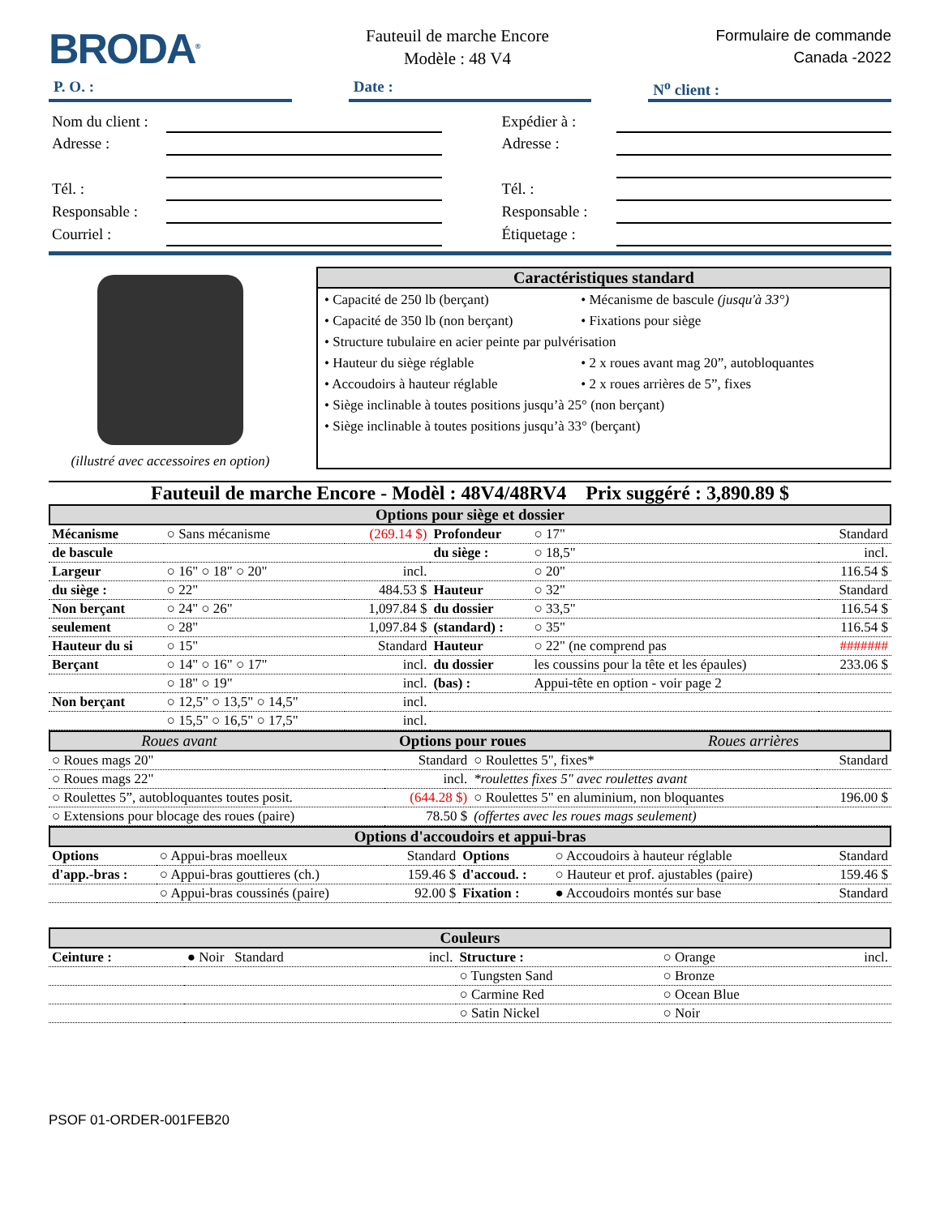BRODA<sup>®</sup>
Fauteuil de marche Encore
Modèle : 48 V4
Formulaire de commande
Canada -2022
P. O. : Date : N<sup>o</sup> client :
| Nom du client : | |
| Adresse : | |
| Tél. : | |
| Responsable : | |
| Courriel : | |
| Expédier à : | |
| Adresse : | |
| Tél. : | |
| Responsable : | |
| Étiquetage : | |
(illustré avec accessoires en option)
Caractéristiques standard
| • Capacité de 250 lb (berçant) | • Mécanisme de bascule (jusqu'à 33°) |
| • Capacité de 350 lb (non berçant) | • Fixations pour siège |
| • Structure tubulaire en acier peinte par pulvérisation | |
| • Hauteur du siège réglable | • 2 x roues avant mag 20”, autobloquantes |
| • Accoudoirs à hauteur réglable | • 2 x roues arrières de 5”, fixes |
| • Siège inclinable à toutes positions jusqu’à 25° (non berçant) | |
| • Siège inclinable à toutes positions jusqu’à 33° (berçant) | |
Fauteuil de marche Encore - Modèl : 48V4/48RV4 Prix suggéré : 3,890.89 $
Options pour siège et dossier
| Mécanisme | ○ Sans mécanisme | (269.14 $) | Profondeur | ○ 17" | Standard |
| de bascule | | | du siège : | ○ 18,5" | incl. |
| Largeur | ○ 16" ○ 18" ○ 20" | incl. | | ○ 20" | 116.54 $ |
| du siège : | ○ 22" | 484.53 $ | Hauteur | ○ 32" | Standard |
| Non berçant | ○ 24" ○ 26" | 1,097.84 $ | du dossier | ○ 33,5" | 116.54 $ |
| seulement | ○ 28" | 1,097.84 $ | (standard) : | ○ 35" | 116.54 $ |
| Hauteur du si | ○ 15" | Standard | Hauteur | ○ 22" (ne comprend pas | ####### |
| Berçant | ○ 14" ○ 16" ○ 17" | incl. | du dossier | les coussins pour la tête et les épaules) | 233.06 $ |
| | ○ 18" ○ 19" | incl. | (bas) : | Appui-tête en option - voir page 2 | |
| Non berçant | ○ 12,5" ○ 13,5" ○ 14,5" | incl. | | | |
| | ○ 15,5" ○ 16,5" ○ 17,5" | incl. | | | |
Roues avant Options pour roues Roues arrières
| ○ Roues mags 20" | Standard | ○ Roulettes 5", fixes* | Standard |
| ○ Roues mags 22" | incl. | *roulettes fixes 5" avec roulettes avant | |
| ○ Roulettes 5”, autobloquantes toutes posit. | (644.28 $) | ○ Roulettes 5" en aluminium, non bloquantes | 196.00 $ |
| ○ Extensions pour blocage des roues (paire) | 78.50 $ | (offertes avec les roues mags seulement) | |
Options d'accoudoirs et appui-bras
| Options | ○ Appui-bras moelleux | Standard | Options | ○ Accoudoirs à hauteur réglable | Standard |
| d'app.-bras : | ○ Appui-bras gouttieres (ch.) | 159.46 $ | d'accoud. : | ○ Hauteur et prof. ajustables (paire) | 159.46 $ |
| | ○ Appui-bras coussinés (paire) | 92.00 $ | Fixation : | ● Accoudoirs montés sur base | Standard |
Couleurs
| Ceinture : | ● Noir Standard | incl. | Structure : | ○ Orange | incl. |
| | | | ○ Tungsten Sand | ○ Bronze | |
| | | | ○ Carmine Red | ○ Ocean Blue | |
| | | | ○ Satin Nickel | ○ Noir | |
PSOF 01-ORDER-001FEB20